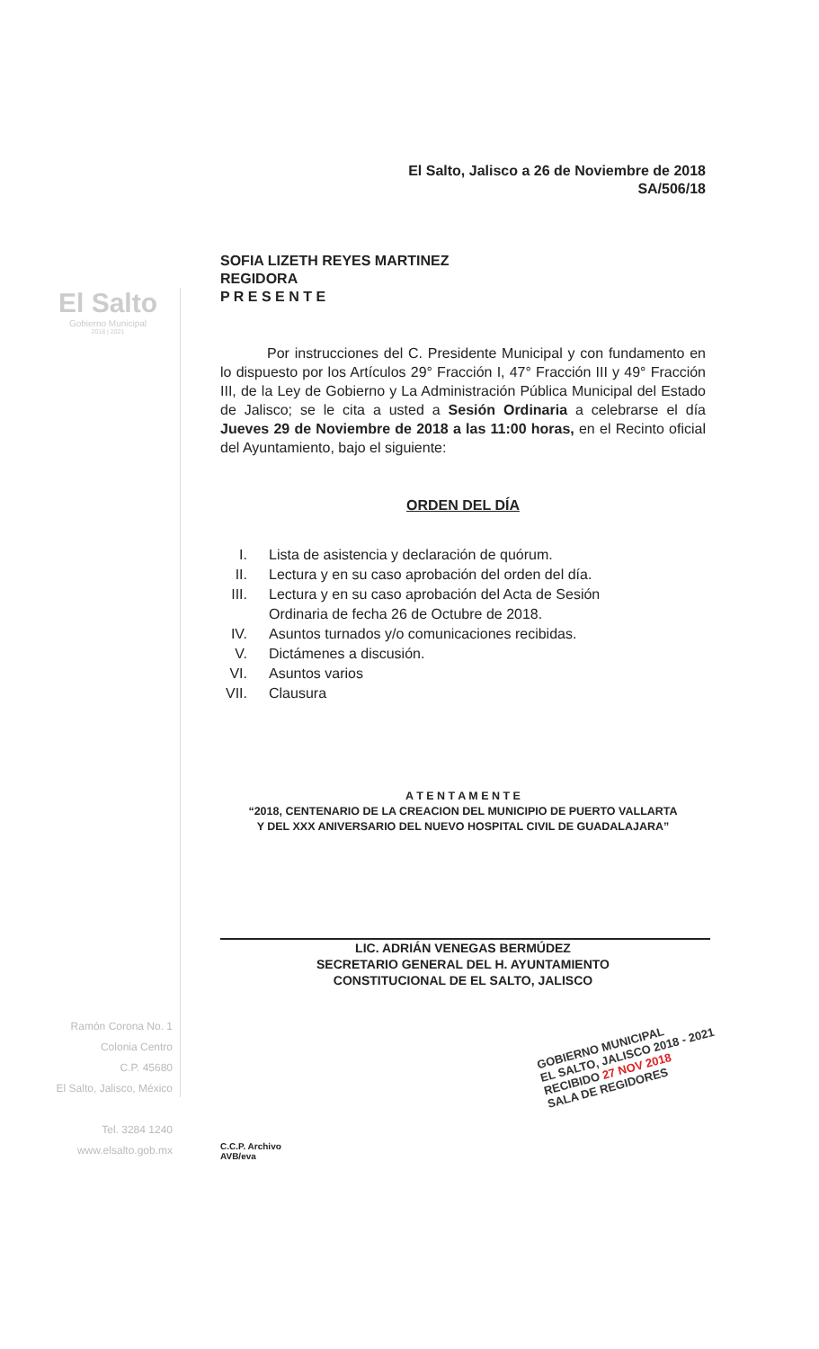El Salto
Gobierno Municipal
2018 | 2021
Ramón Corona No. 1
Colonia Centro
C.P. 45680
El Salto, Jalisco, México
Tel. 3284 1240
www.elsalto.gob.mx
El Salto, Jalisco a 26 de Noviembre de 2018
SA/506/18
SOFIA LIZETH REYES MARTINEZ
REGIDORA
P R E S E N T E
Por instrucciones del C. Presidente Municipal y con fundamento en lo dispuesto por los Artículos 29° Fracción I, 47° Fracción III y 49° Fracción III, de la Ley de Gobierno y La Administración Pública Municipal del Estado de Jalisco; se le cita a usted a Sesión Ordinaria a celebrarse el día Jueves 29 de Noviembre de 2018 a las 11:00 horas, en el Recinto oficial del Ayuntamiento, bajo el siguiente:
ORDEN DEL DÍA
I. Lista de asistencia y declaración de quórum.
II. Lectura y en su caso aprobación del orden del día.
III. Lectura y en su caso aprobación del Acta de Sesión
Ordinaria de fecha 26 de Octubre de 2018.
IV. Asuntos turnados y/o comunicaciones recibidas.
V. Dictámenes a discusión.
VI. Asuntos varios
VII. Clausura
A T E N T A M E N T E
“2018, CENTENARIO DE LA CREACION DEL MUNICIPIO DE PUERTO VALLARTA
Y DEL XXX ANIVERSARIO DEL NUEVO HOSPITAL CIVIL DE GUADALAJARA”
LIC. ADRIÁN VENEGAS BERMÚDEZ
SECRETARIO GENERAL DEL H. AYUNTAMIENTO
CONSTITUCIONAL DE EL SALTO, JALISCO
C.C.P. Archivo
AVB/eva
GOBIERNO MUNICIPAL
EL SALTO, JALISCO 2018 - 2021
RECIBIDO 27 NOV 2018
SALA DE REGIDORES